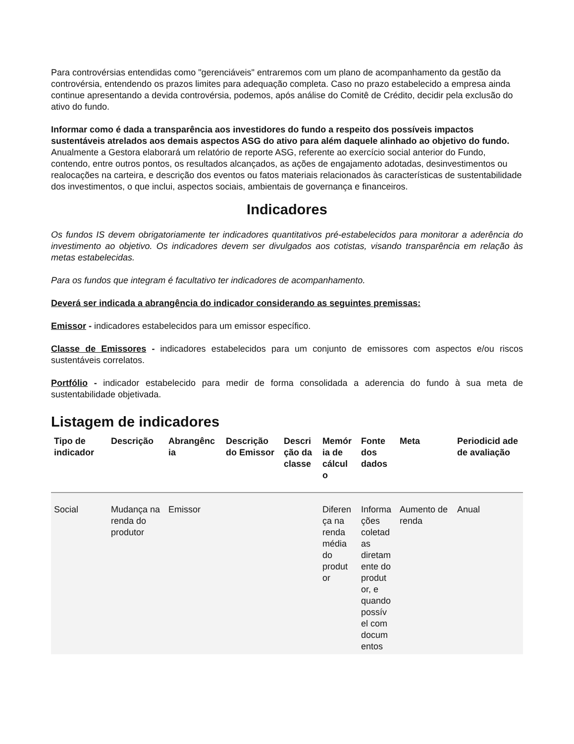Para controvérsias entendidas como "gerenciáveis" entraremos com um plano de acompanhamento da gestão da controvérsia, entendendo os prazos limites para adequação completa. Caso no prazo estabelecido a empresa ainda continue apresentando a devida controvérsia, podemos, após análise do Comitê de Crédito, decidir pela exclusão do ativo do fundo.
Informar como é dada a transparência aos investidores do fundo a respeito dos possíveis impactos sustentáveis atrelados aos demais aspectos ASG do ativo para além daquele alinhado ao objetivo do fundo.
Anualmente a Gestora elaborará um relatório de reporte ASG, referente ao exercício social anterior do Fundo, contendo, entre outros pontos, os resultados alcançados, as ações de engajamento adotadas, desinvestimentos ou realocações na carteira, e descrição dos eventos ou fatos materiais relacionados às características de sustentabilidade dos investimentos, o que inclui, aspectos sociais, ambientais de governança e financeiros.
Indicadores
Os fundos IS devem obrigatoriamente ter indicadores quantitativos pré-estabelecidos para monitorar a aderência do investimento ao objetivo. Os indicadores devem ser divulgados aos cotistas, visando transparência em relação às metas estabelecidas.
Para os fundos que integram é facultativo ter indicadores de acompanhamento.
Deverá ser indicada a abrangência do indicador considerando as seguintes premissas:
Emissor - indicadores estabelecidos para um emissor específico.
Classe de Emissores - indicadores estabelecidos para um conjunto de emissores com aspectos e/ou riscos sustentáveis correlatos.
Portfólio - indicador estabelecido para medir de forma consolidada a aderencia do fundo à sua meta de sustentabilidade objetivada.
Listagem de indicadores
| Tipo de indicador | Descrição | Abrangênc ia | Descrição do Emissor | Descri ção da classe | Memór ia de cálcul o | Fonte dos dados | Meta | Periodicid ade de avaliação |
| --- | --- | --- | --- | --- | --- | --- | --- | --- |
| Social | Mudança na renda do produtor | Emissor | | | Diferen ça na renda média do produt or | Informa ções coletad as diretam ente do produt or, e quando possív el com docum entos | Aumento de renda | Anual |